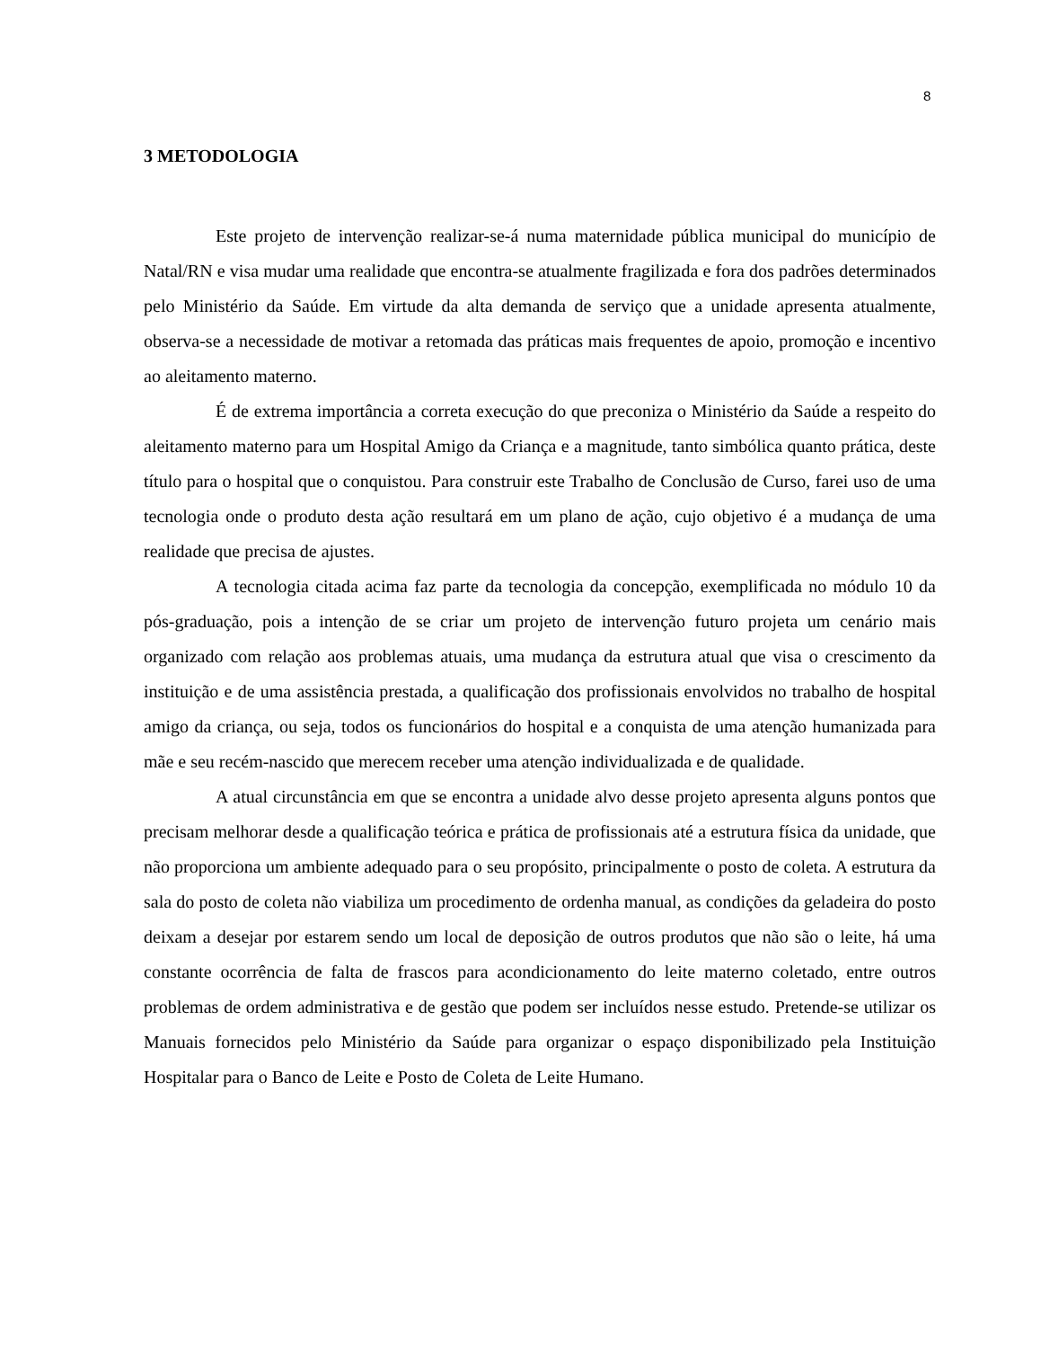8
3 METODOLOGIA
Este projeto de intervenção realizar-se-á numa maternidade pública municipal do município de Natal/RN e visa mudar uma realidade que encontra-se atualmente fragilizada e fora dos padrões determinados pelo Ministério da Saúde. Em virtude da alta demanda de serviço que a unidade apresenta atualmente, observa-se a necessidade de motivar a retomada das práticas mais frequentes de apoio, promoção e incentivo ao aleitamento materno.
É de extrema importância a correta execução do que preconiza o Ministério da Saúde a respeito do aleitamento materno para um Hospital Amigo da Criança e a magnitude, tanto simbólica quanto prática, deste título para o hospital que o conquistou. Para construir este Trabalho de Conclusão de Curso, farei uso de uma tecnologia onde o produto desta ação resultará em um plano de ação, cujo objetivo é a mudança de uma realidade que precisa de ajustes.
A tecnologia citada acima faz parte da tecnologia da concepção, exemplificada no módulo 10 da pós-graduação, pois a intenção de se criar um projeto de intervenção futuro projeta um cenário mais organizado com relação aos problemas atuais, uma mudança da estrutura atual que visa o crescimento da instituição e de uma assistência prestada, a qualificação dos profissionais envolvidos no trabalho de hospital amigo da criança, ou seja, todos os funcionários do hospital e a conquista de uma atenção humanizada para mãe e seu recém-nascido que merecem receber uma atenção individualizada e de qualidade.
A atual circunstância em que se encontra a unidade alvo desse projeto apresenta alguns pontos que precisam melhorar desde a qualificação teórica e prática de profissionais até a estrutura física da unidade, que não proporciona um ambiente adequado para o seu propósito, principalmente o posto de coleta. A estrutura da sala do posto de coleta não viabiliza um procedimento de ordenha manual, as condições da geladeira do posto deixam a desejar por estarem sendo um local de deposição de outros produtos que não são o leite, há uma constante ocorrência de falta de frascos para acondicionamento do leite materno coletado, entre outros problemas de ordem administrativa e de gestão que podem ser incluídos nesse estudo. Pretende-se utilizar os Manuais fornecidos pelo Ministério da Saúde para organizar o espaço disponibilizado pela Instituição Hospitalar para o Banco de Leite e Posto de Coleta de Leite Humano.